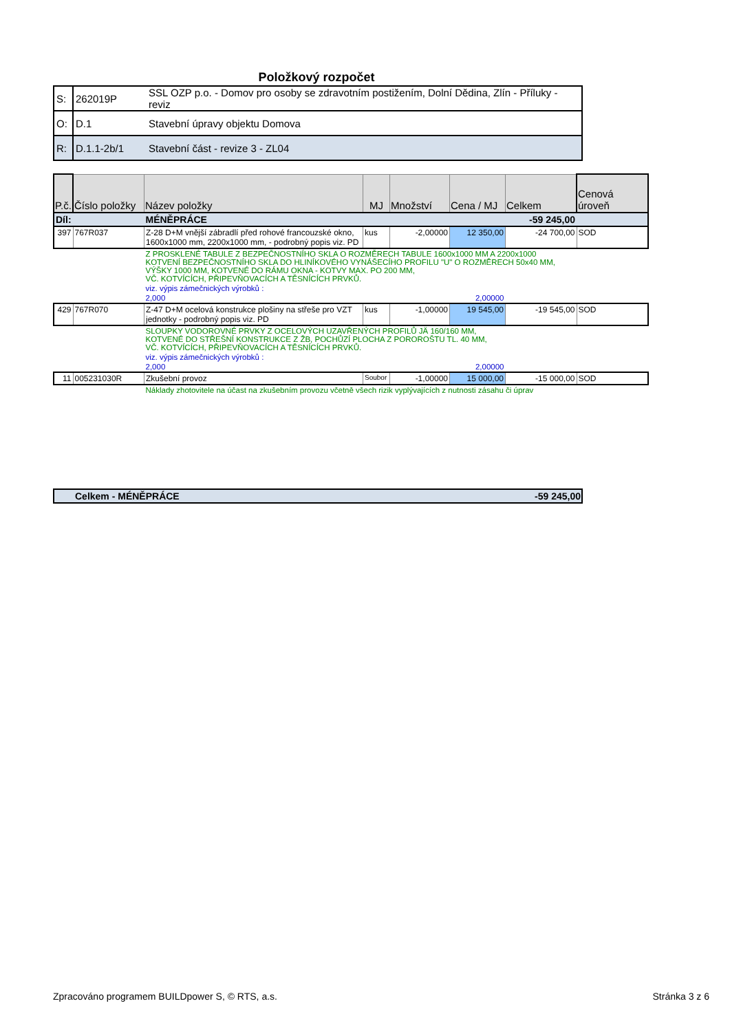Položkový rozpočet
| S: | 262019P | SSL OZP p.o. - Domov pro osoby se zdravotním postižením, Dolní Dědina, Zlín - Příluky - reviz |
| O: | D.1 | Stavební úpravy objektu Domova |
| R: | D.1.1-2b/1 | Stavební část - revize 3 - ZL04 |
| P.č. | Číslo položky | Název položky | MJ | Množství | Cena / MJ | Celkem | Cenová úroveň |
| --- | --- | --- | --- | --- | --- | --- | --- |
| Díl: | | MÉNĚPRÁCE | | | | -59 245,00 | |
| 397 | 767R037 | Z-28 D+M vnější zábradlí před rohové francouzské okno, 1600x1000 mm, 2200x1000 mm, - podrobný popis viz. PD | kus | -2,00000 | 12 350,00 | -24 700,00 | SOD |
| | | Z PROSKLENÉ TABULE Z BEZPEČNOSTNÍHO SKLA O ROZMĚRECH TABULE 1600x1000 MM A 2200x1000 KOTVENÍ BEZPEČNOSTNÍHO SKLA DO HLINÍKOVÉHO VYNÁŠECÍHO PROFILU "U" O ROZMĚRECH 50x40 MM, VÝŠKY 1000 MM, KOTVENÉ DO RÁMU OKNA - KOTVY MAX. PO 200 MM, VČ. KOTVÍCÍCH, PŘIPEVŇOVACÍCH A TĚSNÍCÍCH PRVKŮ. | | | | | |
| | | viz. výpis zámečnických výrobků : | | | | | |
| | | 2,000 | | 2,00000 | | | |
| 429 | 767R070 | Z-47 D+M ocelová konstrukce plošiny na střeše pro VZT jednotky - podrobný popis viz. PD | kus | -1,00000 | 19 545,00 | -19 545,00 | SOD |
| | | SLOUPKY VODOROVNÉ PRVKY Z OCELOVÝCH UZAVŘENÝCH PROFILŮ JÄ 160/160 MM, KOTVENÉ DO STŘEŠNÍ KONSTRUKCE Z ŽB, POCHŮZÍ PLOCHA Z POROROŠTU TL. 40 MM, VČ. KOTVÍCÍCH, PŘIPEVŇOVACÍCH A TĚSNÍCÍCH PRVKŮ. | | | | | |
| | | viz. výpis zámečnických výrobků : | | | | | |
| | | 2,000 | | 2,00000 | | | |
| 11 | 005231030R | Zkušební provoz | Soubor | -1,00000 | 15 000,00 | -15 000,00 | SOD |
| | | Náklady zhotovitele na účast na zkušebním provozu včetně všech rizik vyplývajících z nutnosti zásahu či úprav | | | | | |
| Celkem - MÉNĚPRÁCE | -59 245,00 |
Zpracováno programem BUILDpower S, © RTS, a.s.
Stránka 3 z 6